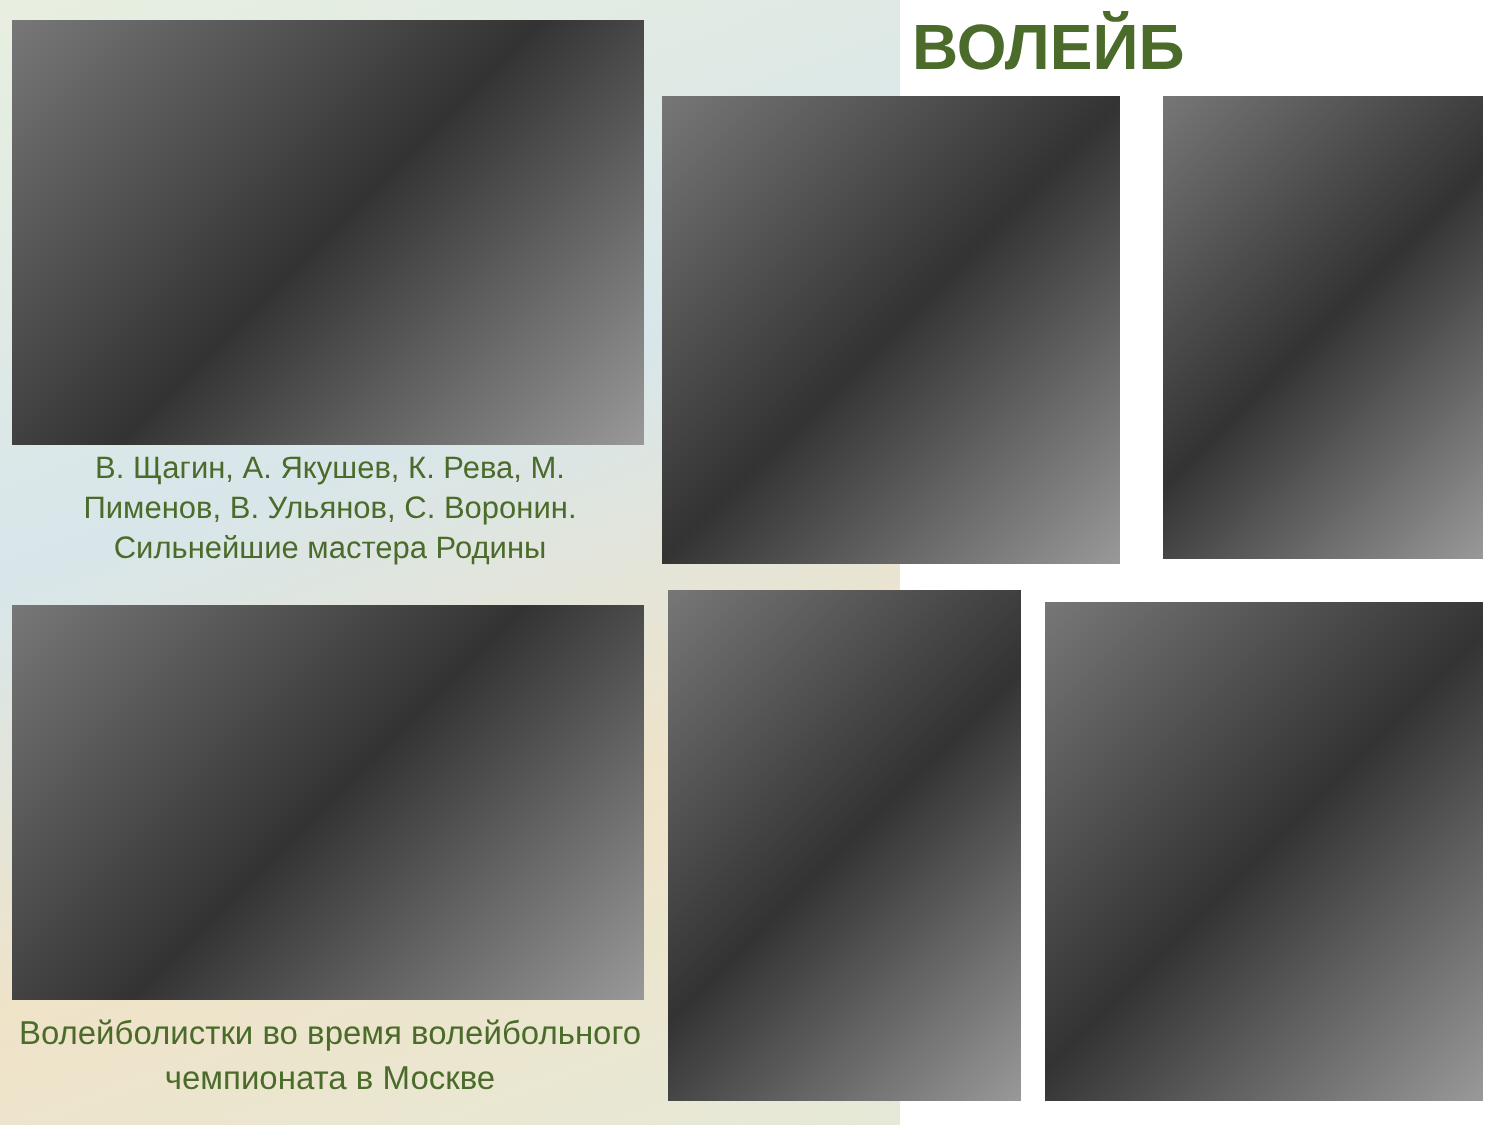ВОЛЕЙБ
В. Щагин, А. Якушев, К. Рева, М. Пименов, В. Ульянов, С. Воронин. Сильнейшие мастера Родины
Волейболистки во время волейбольного чемпионата в Москве